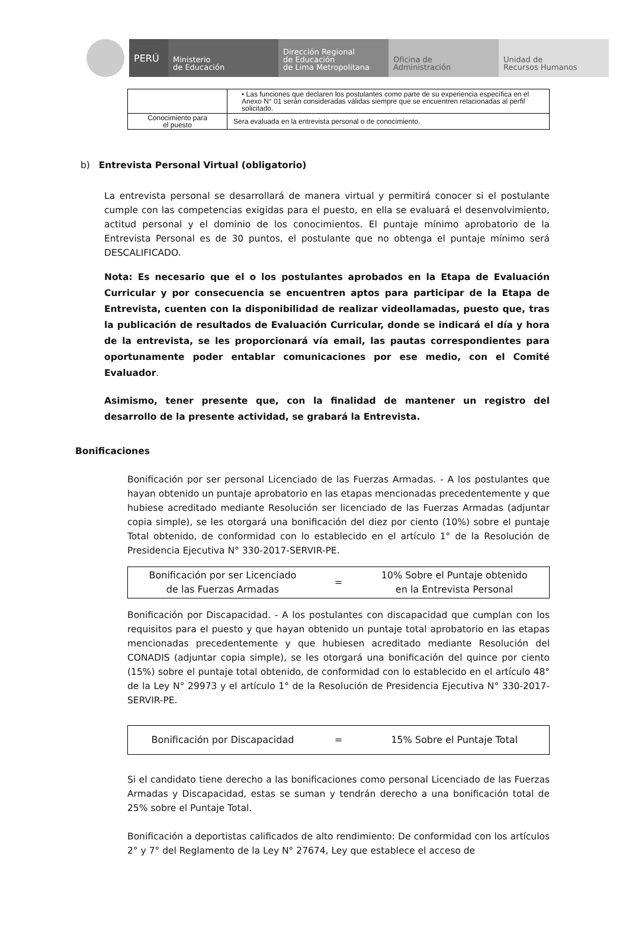PERÚ
Ministerio
de Educación
Dirección Regional
de Educación
de Lima Metropolitana
Oficina de
Administración
Unidad de
Recursos Humanos
| | • Las funciones que declaren los postulantes como parte de su experiencia específica en el Anexo N° 01 serán consideradas válidas siempre que se encuentren relacionadas al perfil solicitado. |
| Conocimiento para el puesto | Sera evaluada en la entrevista personal o de conocimiento. |
b) Entrevista Personal Virtual (obligatorio)
La entrevista personal se desarrollará de manera virtual y permitirá conocer si el postulante cumple con las competencias exigidas para el puesto, en ella se evaluará el desenvolvimiento, actitud personal y el dominio de los conocimientos. El puntaje mínimo aprobatorio de la Entrevista Personal es de 30 puntos, el postulante que no obtenga el puntaje mínimo será DESCALIFICADO.
Nota: Es necesario que el o los postulantes aprobados en la Etapa de Evaluación Curricular y por consecuencia se encuentren aptos para participar de la Etapa de Entrevista, cuenten con la disponibilidad de realizar videollamadas, puesto que, tras la publicación de resultados de Evaluación Curricular, donde se indicará el día y hora de la entrevista, se les proporcionará vía email, las pautas correspondientes para oportunamente poder entablar comunicaciones por ese medio, con el Comité Evaluador.
Asimismo, tener presente que, con la finalidad de mantener un registro del desarrollo de la presente actividad, se grabará la Entrevista.
Bonificaciones
Bonificación por ser personal Licenciado de las Fuerzas Armadas. - A los postulantes que hayan obtenido un puntaje aprobatorio en las etapas mencionadas precedentemente y que hubiese acreditado mediante Resolución ser licenciado de las Fuerzas Armadas (adjuntar copia simple), se les otorgará una bonificación del diez por ciento (10%) sobre el puntaje Total obtenido, de conformidad con lo establecido en el artículo 1° de la Resolución de Presidencia Ejecutiva N° 330-2017-SERVIR-PE.
| Bonificación por ser Licenciado de las Fuerzas Armadas | = | 10% Sobre el Puntaje obtenido en la Entrevista Personal |
Bonificación por Discapacidad. - A los postulantes con discapacidad que cumplan con los requisitos para el puesto y que hayan obtenido un puntaje total aprobatorio en las etapas mencionadas precedentemente y que hubiesen acreditado mediante Resolución del CONADIS (adjuntar copia simple), se les otorgará una bonificación del quince por ciento (15%) sobre el puntaje total obtenido, de conformidad con lo establecido en el artículo 48° de la Ley N° 29973 y el artículo 1° de la Resolución de Presidencia Ejecutiva N° 330-2017-SERVIR-PE.
| Bonificación por Discapacidad | = | 15% Sobre el Puntaje Total |
Si el candidato tiene derecho a las bonificaciones como personal Licenciado de las Fuerzas Armadas y Discapacidad, estas se suman y tendrán derecho a una bonificación total de 25% sobre el Puntaje Total.
Bonificación a deportistas calificados de alto rendimiento: De conformidad con los artículos 2° y 7° del Reglamento de la Ley N° 27674, Ley que establece el acceso de